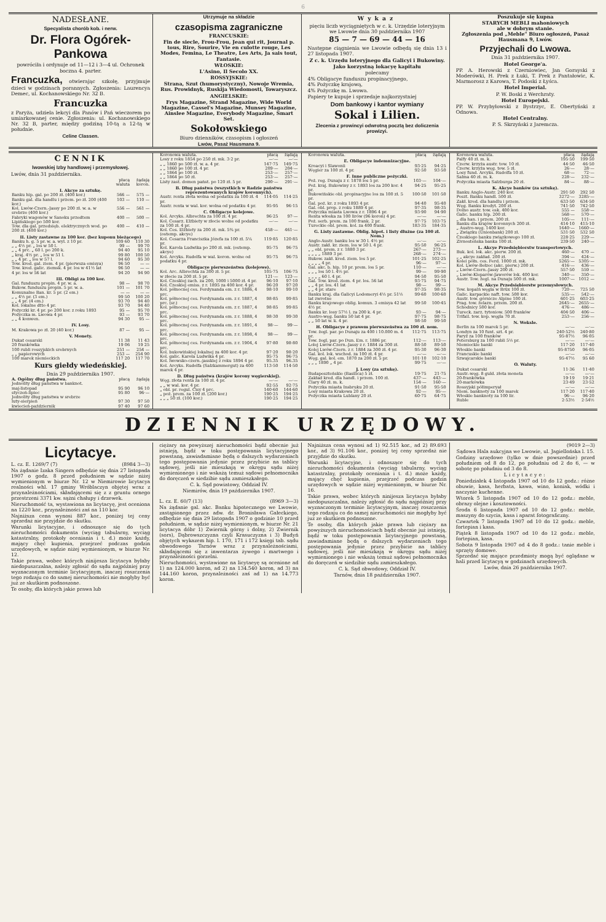6
NADESŁANE.
Specyalista chorób kob. i nerw.
Dr. Flora Ogórek-Pankowa
powróciła i ordynuje od 11—12 i 3—4 ul. Ochronek boczna 4. parter.
Francuzka, otwierając szkołę, przyjmuje dzieci w godzinach porannych. Zgłoszenia: Laurencya Demec, ul. Kochanowskiego Nr. 32 B.
Francuzka
z Paryża, udziela lekcyi dla Panów i Pań wieczorem po umiarkowanej cenie. Zgłoszenia: ul. Kochanowskiego Nr. 32 B, parter, między godziną 10-tą a 12-tą w południe.
Celine Classen.
Utrzymuje na składzie
czasopisma zagraniczne
FRANCUSKIE:
Fin de siecle, Frou-Frou, Jean qui rit, Journal p. tous, Rire, Sourire, Vie en culotte rouge, Les Modes, Femina, Le Theatre, Les Arts, Ja sais tout, Fantasie.
WŁOSKIE:
L'Asino, Il Secolo XX.
ROSSYJSKIE:
Strana, Szut (humorystyczny), Nowoje Wremia, Rus. Prowidnyk, Ruskija Wiedomosti, Towaryszcz.
ANGIELSKIE:
Frys Magazine, Strand Magazine, Wide World Magazine, Cassel's Magazine, Munsey Magazine, Ainslee Magazine, Everybody Magazine, Smart Set.
Sokołowskiego
Biuro dzienników, czasopism i ogłoszeń
Lwów, Pasaż Hausmana 9.
Wykaz
pięciu liczb wyciągniętych w c. k. Urzędzie loteryjnym we Lwowie dnia 30 października 1907
85 — 7 — 69 — 44 — 16
Następne ciągnienia we Lwowie odbędą się dnia 13 i 27 listopada 1907.
Z c. k. Urzędu loteryjnego dla Galicyi i Bukowiny.
Jako korzystną lokacyę kapitału
polecamy
4% Obligacye funduszu propinacyjnego,
4% Pożyczkę krajową,
4% Pożyczkę m. Lwowa.
Papiery te kupuje i sprzedaje najkorzystniej
Dom bankowy i kantor wymiany
Sokal i Lilien.
Zlecenia z prowincyi odwrotną pocztą bez doliczenia prowizyi.
Poszukuje się kupna
STARYCH MEBLI mahoniowych
ale w dobrym stanie.
Zgłoszenia pod „Meble" Biuro ogłoszeń, Pasaż Hausmana 9, Lwów.
Przyjechali do Lwowa.
Dnia 31 października 1907.
Hotel George'a.
PP. A. Herowski z Czerniowiec, Jan Gorayski z Moderówki, H. Prek z Łuki, T. Prek z Pantałowic, K. Marmorosz z Karowa, T. Podoski z Łyśca.
Hotel Imperial.
P. W. Boski z Werchraty.
Hotel Europejski.
PP. W. Przybyłowski z Bystrzyc, E. Obertyński z Odnowa.
Hotel Centralny.
P. S. Skrzyński z Jaremcza.
CENNIK
lwowskiej Izby handlowej i przemysłowej.
Lwów, dnia 31 października.
| | płacą | żądają |
| --- | --- | --- |
| | waluta | koron. |
| I. Akcye za sztukę. | | |
| Banku hip. gal. po 200 zł. (400 kor.) | 566 — | 575 — |
| Banku gal. dla handlu i przem. po zł. 200 (400 kor.) | 103 — | 110 — |
| Kol. Lwów-Czern.-Jassy po 200 zł. w. a. w srebrze (400 kor.) | 556 — | 561 — |
| Fabryki wagonów w Sanoku przedtem Lipińskiego po 500 kor. | 400 — | 500 — |
| Tow. dla gal. przedsięb. elektrycznych wod. po 200 zł. (400 kor.) | 400 — | 410 — |
| II. Listy zastawne za 100 kor. (bez kuponu bieżącego) | | |
| Banku h. g. 5 pr. w. a. wyl. z 10 pr. | 109 60 | 110 30 |
| „ „ 4½ pr. „ los w 50 l. | 99 — | 99 70 |
| „ „ 4 prc. „ 60 l. po 200 k. | 94 40 | 95 10 |
| „ kraj. 4½ pr. „ los w 51 l. | 99 80 | 100 50 |
| „ „ 4 pr. „ los w 57 l. | 94 60 | 95 30 |
| Tow. kred. gal. ziem. 4 pr. (pierwsza emisya) | 96 50 | — — |
| Tow. kred. galic. ziemsk. 4 pr. los w 41½ lat | 96 50 | — — |
| 4 pr. los w 56 lat | 94 20 | 94 90 |
| III. Obligi za 100 kor. | | |
| Gal. funduszu propin. 4 pr. w. a. | 98 — | 98 70 |
| Bukow. funduszu propin. 5 pr. w. a. | 101 — | 101 70 |
| Komunalne Ban. kr. 5 pr. (2 em.) | — — | — — |
| „ „ 4½ pr. (3 em.) | 99 50 | 100 20 |
| „ „ 4 pr. (4 em.) | 93 70 | 94 40 |
| Kol. lokalne dtto 4 pr. | 93 70 | 94 40 |
| Pożyczki kr. 4 pr. po 200 kor. z roku 1893 | 95 — | 95 70 |
| Pożyczka m. Lwowa 4 pr. | 93 — | 93 70 |
| „ „ 4 konwen. | 94 30 | 95 — |
| IV. Losy. | | |
| M. Krakowa po zł. 20 (40 kor.) | 87 — | 95 — |
| V. Monety. | | |
| Dukat cesarski | 11 38 | 11 43 |
| 20 frankówka | 19 06 | 19 25 |
| 100 rubli rossyjskich srebrnych | 251 — | 254 — |
| „ „ papierowych | 253 — | 254 90 |
| 100 marek niemieckich | 117 20 | 117 70 |
Kurs giełdy wiedeńskiej.
Dnia 29 października 1907.
| A. Ogólny dług państwa. | płacą | żądają |
| --- | --- | --- |
| Jednolity dług państwa w banknot. | | |
| maj-listopad | 95 90 | 96 10 |
| styczeń-lipiec | 95 80 | 96·— |
| Jednolity dług państwa w srebrze | | |
| luty-sierpień | 97 30 | 97 50 |
| kwiecień-październik | 97 40 | 97 60 |
| Koronowa waluta. | płacą | żądają |
| --- | --- | --- |
| Losy z roku 1854 po 250 zł. mk. 3·2 pr. | —·— | —·— |
| „ „ 1860 po 500 zł. w. a. 4 pr. | 147·75 | 149·75 |
| „ „ 1860 po 100 zł. 4 pr. | 209·— | 204·— |
| „ „ 1864 po 100 zł. | 253·— | 257·— |
| „ „ 1864 po 50 zł. | 253·— | 257·— |
| Listy zast. domen państ. po 120 zł. 5 pr. | 290·— | 291·— |
| B. Dług państwa (wszystkich w Radzie państwa reprezentowanych krajów koronnych). | | |
| Austr. renta złota wolna od podatku za 100 zł. 4 pr. | 114·05 | 114·25 |
| Austr. renta w wal. kor. wolna od podatku 4 pr. | 95·95 | 96·15 |
| C. Obligacye kolejowe. | | |
| Kol. Arcyks. Albrechta za 100 zł. 4 pr. | 96·25 | 97·— |
| Kol. Cesarz. Elżbiety w złocie wolne od podatku za 100 zł. 4 pr. | —·— | —·— |
| Kol. Ces. Elżbiety za 200 zł. mk. 5¾ pr. (ostemp. akcye) | 458·— | 461·— |
| Kol. Cesarza Franciszka Józefa za 100 zł. 5¼ pr. | 119·85 | 120·85 |
| Kol. Karola Ludwika po 200 zł. mk. (ostemp. akcye) | 95·75 | 96·75 |
| Kol. Arcyks. Rudolfa w wal. koron. wolne od podatku 4 pr. | 95·75 | 96·75 |
| Obligacye pierwszeństwa (kolejowe). | | |
| Kol. Arc. Albrechta za 300 zł. 5 pr. | 105·75 | 106·75 |
| w złocie za 200 zł. 5 pr. | 121·— | 123·— |
| Kol. Czeskiej zach. za 200, 1000 i 5000 zł. 4 pr. | 96·10 | 97·10 |
| Kol. Czeskiej emiss. z r. 1895 za 400 kor. 4 pr. | 96·20 | 97·20 |
| Kol. północnej ces. Ferdynanda em. z r. 1886, 4 prc. | 98·10 | 99·10 |
| Kol. północnej ces. Ferdynanda em. z r. 1887, 4 prc. (sr.) | 98·85 | 99·85 |
| Kol. północnej ces. Ferdynanda em. z r. 1887, 4 prc. | 98·85 | 99·85 |
| Kol. północnej ces. Ferdynanda em. z r. 1888, 4 prc. | 98·30 | 99·30 |
| Kol. północnej ces. Ferdynanda em. z r. 1891, 4 prc. | 98·— | 99·— |
| Kol. północnej ces. Ferdynanda em. z r. 1898, 4 prc. | 98·— | 99·— |
| Kol. północnej ces. Ferdynanda em. z r. 1904, 4 prc. | 97·80 | 98·80 |
| Kol. bukowińskiej lokalnej za 400 kor. 4 pr. | 97·20 | 98·20 |
| Kol. galic. Karola Ludwika 4 pr. | 95·75 | 96·75 |
| Kol. lwowsko-czern.-jasskiej z roku 1894 4 pr. | 95.35 | 96.35 |
| Kol. Arcyks. Rudolfa (Salzkammergut) za 400 marek 4 pr. | 113·50 | 114·50 |
| D. Dług państwa (krajów korony węgierskiej). | | |
| Węg. złota renta za 100 zł. 4 pr. | —·— | —·— |
| „ „ w wal. kor. 4 pr. | 92·55 | 92·75 |
| „ obl. pr. regul. Cisy 4 prc. | 140·60 | 144·60 |
| „ poż. prem. za 100 zł. (200 kor.) | 190·25 | 194·25 |
| „ „ „ 50 zł. (100 kor.) | 190·25 | 194·25 |
| Koronowa waluta. | płacą | żądają |
| --- | --- | --- |
| E. Obligacye indemnizacyjne. | | |
| Kroacyi i Slawonii | 93·25 | 94·25 |
| Węgier za 100 zł. 4 pr. | 92·50 | 93·50 |
| F. Inne publiczne pożyczki. | | |
| Poż. reg. Dunaju z r. 1878 los 5 pr. | 103·— | 104·— |
| Poż. kraj. Bukowiny z r. 1893 los za 200 kor. 4 pr. | 94·25 | 95·25 |
| Bukowińskie obl. propinacyjne los za 100 zł. 5 pr. | 100·50 | 101·50 |
| Gal. poż. kr. z roku 1893 4 pr. | 94·40 | 95·40 |
| Gal. obl. prop. z roku 1889 4 pr. | 97·35 | 98·35 |
| Pożyczka miasta Lwowa z r. 1896 4 pr. | 93·90 | 94·90 |
| Renta włoska za 100 lirów (96 koron) 4 pr. | —·— | —·— |
| Poż. serb. prem. za 100 frank. 2 pr. | 97·75 | 103·75 |
| Tureckie obl. prem. kol. za 400 frank. | 183·35 | 184·35 |
| G. Listy zastawne. Oblig. hipot. i listy dłużne (za 100 zł. Nom.) | | |
| Anglo-Austr. banku los w 30 l. 4½ pr. | —·— | —·— |
| Austr. zakł. kr. ziem. los w 50 l. 4 pr. | 95·50 | 96·25 |
| „ „ obl. prem. z r. 1880 3 pr. | 267·— | 273·— |
| „ „ „ „ 1889 3 pr. | 268·— | 274·— |
| Bukow. zakł. kred. ziem. los 5 pr. | 101·25 | 102·25 |
| „ „ „ „ 4 pr. | 96·— | 97·— |
| Gal. akc. b. hip. 10 pr. prem. los 5 pr. | 110·— | —·— |
| „ „ „ los 50 l. 4½ pr. | 99·— | 99·90 |
| „ „ „ „ 60 l. 4 pr. | 94·50 | 95·50 |
| Gal. Tow. kred. ziem. 4 pr. los. 56 lat | 93·75 | 94·75 |
| „ „ 4 pr. los. 41 lat | 98·— | 99·— |
| „ „ 4 pr. stare | 97·35 | 98·35 |
| Banku kraj. dla Galicyi Lodomeryi 4½ pr. 51½ lat zwrotne | 99·60 | 100·60 |
| Banku krajowego oblig. komun. 3 emisya 42 lat 4½ pr. | 99·50 | 100·45 |
| Banku kr. losy 57½ l. za 200 k. 4 pr. | 93·— | 94·— |
| Austro-węg. banku 50 lat 4 pr. | 97·75 | 98·75 |
| „ „ 50 lat w. k. 4 pr. | 98·50 | 99·50 |
| H. Obligacye z prawem pierwszeństwa za 100 zł. nom. | | |
| Tow. żegl. par. po Dunaju za 400 i 10.000 m. 4 pr. | 112·75 | 113·75 |
| Tow. żegl. par. po Dun. Em. r. 1886 pr. | 112·— | 113·— |
| Lolej Lwów-Czern.-Jassy z r. 1884 za 300 zł. | 88·50 | 89·50 |
| Kolej Lwów-Czern. z r. 1884 za 300 zł. 4 pr. | 95·30 | 96·30 |
| Gal. kol. lok. wschod. za 100 zł. 4 pr. | —·— | —·— |
| Węg. gal. kol. em. 1870 za 200 zł. 5 pr. | 101·10 | 102·10 |
| „ „ „ 1890 „ 4 pr. | 99·75 | —·— |
| J. Losy (za sztukę). | | |
| Budapeszteńskie (Basilica) 5 zł. | 19·75 | 21·75 |
| Zakład kred. dla handl. i przem. 100 zł. | 437·— | 443·— |
| Clary 40 zł. m. k. | 154·— | 160·— |
| Pożyczka miasta Insbruku 20 zł. | 91·50 | 95·50 |
| Losy miasta Krakowa 20 zł. | 92·— | 95·— |
| Pożyczka miasta Lublany 20 zł. | 60·75 | 64·75 |
| Koronowa waluta. | płacą | żądają |
| --- | --- | --- |
| Palfy 40 zł. m. k. | 195·50 | 199·50 |
| Czerw. krzyża austr. tow. 10 zł. | 44·50 | 46·50 |
| Czerw. krzyża węg. tow. 5 zł. | 26·— | 28·— |
| Losy fund. Arcyks. Rudolfa 10 zł. | 68·— | 72·— |
| Salma 40 zł. m. k. | 228·— | 232·— |
| Pożyczka miasta Salzburga 20 zł. | 84·— | 88·— |
| K. Akcye banków (za sztukę). | | |
| Banku Anglo-Austr. 240 kor. | 291·50 | 292 50 |
| Peszt. Banku handl. 500 zł. | 3272·— | 3285·— |
| Zakł. kred. dla handlu i przem. | 633·50 | 634·50 |
| Węg. Banku kredyt. 200 zł. | 741·50 | 742·50 |
| Dolno austr. tow. esk. 400 kor. | 555 — | 558·— |
| Galic. banku hip. 200 zł. | 568·— | 570·— |
| „ dla han. i przem. 200 zł. | 105·— | 111·— |
| Banku dla krajów koronnych 200 zł. | 414·10 | 415·10 |
| „ Austro-węg. 1400 kor. | 1640·— | 1660·— |
| „ Związku (Unionbank) 200 zł. | 531·50 | 532 50 |
| Czeskiego banku związkowego 100 zł. | 228·25 | 229·— |
| Zivnosteńska banka 100 zł. | 239·50 | 240·— |
| L. Akcye Przedsiębiorstw transportowych. | | |
| Buk. kol. lok. akc. pierw. 200 zł. | 460·— | 470 — |
| „ „ akcye zakład. 200 zł. | 394·— | 424·— |
| Kolei półn. ces. Ferd. 1000 zł. mk. | 5265·— | 5305·— |
| Kol. Lwów-Bełzec (akc. pierw.) 200 zł. | 416·— | 436·— |
| „ Lwów-Czern.-Jassy 200 zł. | 557·50 | 559 — |
| „ Lwów-Kleparów-Jaworów lok. 400 kor. | 340·— | 350·— |
| Austr. Tow. żegl. na Dunaju 500 zł. mk. | 1007·— | 1012 — |
| M. Akcye Przedsiębiorstw przemysłowych. | | |
| Tow. kopalń węgla w Brüx 100 zł. | 720·— | 725 50 |
| Galic. karpackie naft. tow. 500 kor. | 535·— | 542·— |
| Austr. tow. górnicze Alpine 100 zł. | 601·25 | 603·25 |
| Prag. tow. żelazn. przem. 200 zł. | 2645·— | 2655·— |
| Schodnicy 500 kor. | 476·— | 486·— |
| Tureck. zarz. tytoniow. 500 franków | 404·50 | 406·— |
| Trifail. tow. kop. węgla 70 zł. | 253·— | 256·— |
| N. Weksle. | | |
| Berlin za 100 marek 5 pr. | —·— | —·— |
| Londyn za 10 funt. szt. 4 pr. | 240·52½ | 240·80 |
| Paryż za 100 franków | 95·87½ | 96·05 |
| Petersburg za 100 rubli 5½ pr. | —·— | —·— |
| Niemieckie banki | 117·20 | 117·40 |
| Włoskie banki | 95·8750 | 96·05 |
| Francuskie banki | —·— | —·— |
| Szwajcarskie banki | 95·47½ | 95 60 |
| O. Waluty. | | |
| Dukat cesarski | 11·36 | 11·40 |
| Austr.-węg. 8 guld. złota moneta | —·— | —·— |
| 20-frankówka | 19·19 | 19·21 |
| 20-markówka | 23·49 | 23·52 |
| Rossyjski półimperyał | —·— | —·— |
| Niem. banknoty za 100 marek | 117·20 | 117·40 |
| Włoskie banknoty za 100 lir. | 96·— | 96·20 |
| Ruble | 2·53½ | 2·54½ |
DZIENNIK URZĘDOWY.
Licytacye.
L. cz. E. 1269/7 (7) (8984 3—3)
Na żądanie Izaka Singera odbędzie się dnia 27 listopada 1907 o godz. 8 przed południem w sądzie niżej wymienionym w biurze Nr. 12 w Niemirowie licytacya realności whl. 17 gminy Wróblaczyn objętej wraz z przynależnościami, składającemi się z z gruntu ornego przestrzeni 3371 kw. sążni chałupy i drzewek.
Nieruchomość ta, wystawiona na licytacyę, jest oceniona na 1220 kor., przynależności zaś na 110 kor.
Najniższa cena wynosi 887 kor., poniżej tej ceny sprzedaż nie przyjdzie do skutku.
Warunki licytacyjne, i odnoszące się do tych nieruchomości dokumenta (wyciąg tabularny, wyciąg katastralny, protokoły oceniania i t. d.) może każdy, mający chęć kupienia, przejrzeć podczas godzin urzędowych, w sądzie niżej wymienionym, w biurze Nr. 12.
Takie prawa, wobec których ninijesza licytacya byłaby niedopuszczalna, należy zgłosić do sądu najpóźniej przy wyznaczonym terminie licytacyjnym, inaczej roszczenia tego rodzaju co do samej nieruchomości nie mogłyby być już ze skutkiem podnoszone.
Te osoby, dla których jakie prawa lub
ciężary na powyższej nieruchomości bądź obecnie już istnieją, bądź w toku postępowania licytacyjnego powstaną, zawiadamiane będą o dalszych wydarzeniach tego postępowania jedynie przez przybicie na tablicy sądowej, jeśli nie mieszkają w okręgu sądu niżej wymienionego i nie wskażą temuż sądowi pełnomocnika do doręczeń w siedzibie sądu zamieszkałego.
C. k. Sąd powiatowy, Oddział IV.
Niemirów, dnia 19 października 1907.
L. cz. E. 60/7 (13) (8969 3—3)
Na żądanie gal. akc. Banku hipotecznego we Lwowie, zastąpionego przez adw. dr. Bronisława Gałeckiego, odbędzie się dnia 29 listopada 1907 o godzinie 10 przed południem, w sądzie niżej wymienionym, w biurze Nr. 21 licytacya dóbr 1) Zwiernik górny i dolny, 2) Zwiernik (sors), Dąbrowszczyzna czyli Krasuczyzna i 3) Budyń objętych wykazem hip. l. 170, 171 i 172 księgi tab. sądu obwodowego Tarnów wraz z przynależnościami, składającemi się z inwentarza żywego i martwego i przynależności gorzelni.
Nieruchomości, wystawione na licytaeyę są ocenione ad 1) na 124.000 koron, ad 2) na 134.540 koron, ad 3) na 144.160 koron, przynależności zaś ad 1) na 14.773 koron.
Najniższa cena wynosi ad 1) 92.515 kor., ad 2) 89.693 kor., ad 3) 91.106 kor., poniżej tej ceny sprzedaż nie przyjdzie do skutku.
Warunki licytacyjne, i odnoszące się do tych nieruchomości dokumenta (wyciąg tabularny, wyciąg katastralny, protokoły oceniania i t. d.) może każdy, mający chęć kupienia, przejrzeć podczas godzin urzędowych w sądzie niżej wymienionym, w biurze Nr. 16.
Takie prawa, wobec których ninijesza licytacya byłaby niedopuszczalna, należy zgłosić do sądu najpóźniej przy wyznaczonym terminie licytacyjnym, inaczej roszczenia tego rodzaju co do samej nieruchomości nie mogłyby być już ze skutkiem podnoszone.
Te osoby, dla których jakie prawa lub ciężary na powyższych nieruchomościach bądź obecnie już istnieją, bądź w toku postępowania licytacyjnego powstaną, zawiadamiane będą o dalszych wydarzeniach tego postępowania jedynie przez przybicie na tablicy sądowej, jeśli nie mieszkają w okręgu sądu niżej wymienionego i nie wskażą temuż sądowi pełnomocnika do doręczeń w siedzibie sądu zamieszkałego.
C. k. Sąd obwodowy, Oddział IV.
Tarnów, dnia 18 października 1907.
(9019 2—3)
Sądowa Hala aukcyjna we Lwowie, ul. Jagiellońska l. 15.
Godziny urzędowe (tylko w dnie powszednie) przed południem od 8 do 12, po południu od 2 do 6, — w sobotę po południu od 3 do 8.
Licytacye:
Poniedziałek 4 listopada 1907 od 10 do 12 godz.: różne obuwie, kasa, herbata, kawa, wino, koniak, wódki i naczynie kuchenne.
Wtorek 5 listopada 1907 od 10 do 12 godz.: meble, obrazy olejne i kosztowności.
Środa 6 listopada 1907 od 10 do 12 godz.: meble, maszyny do szycia, kasa i aparat fotograficzny.
Czwartek 7 listopada 1907 od 10 do 12 godz.: meble, fortepian i kasa.
Piątek 8 listopada 1907 od 10 do 12 godz.: meble, fortepian, kasa.
Sobota 9 listopada 1907 od 4 do 8 godz.: tanie meble i sprzęty domowe.
Sprzedać się mające przedmioty mogą być oglądane w hali przed licytacyą w godzinach urzędowych.
Lwów, dnia 26 października 1907.